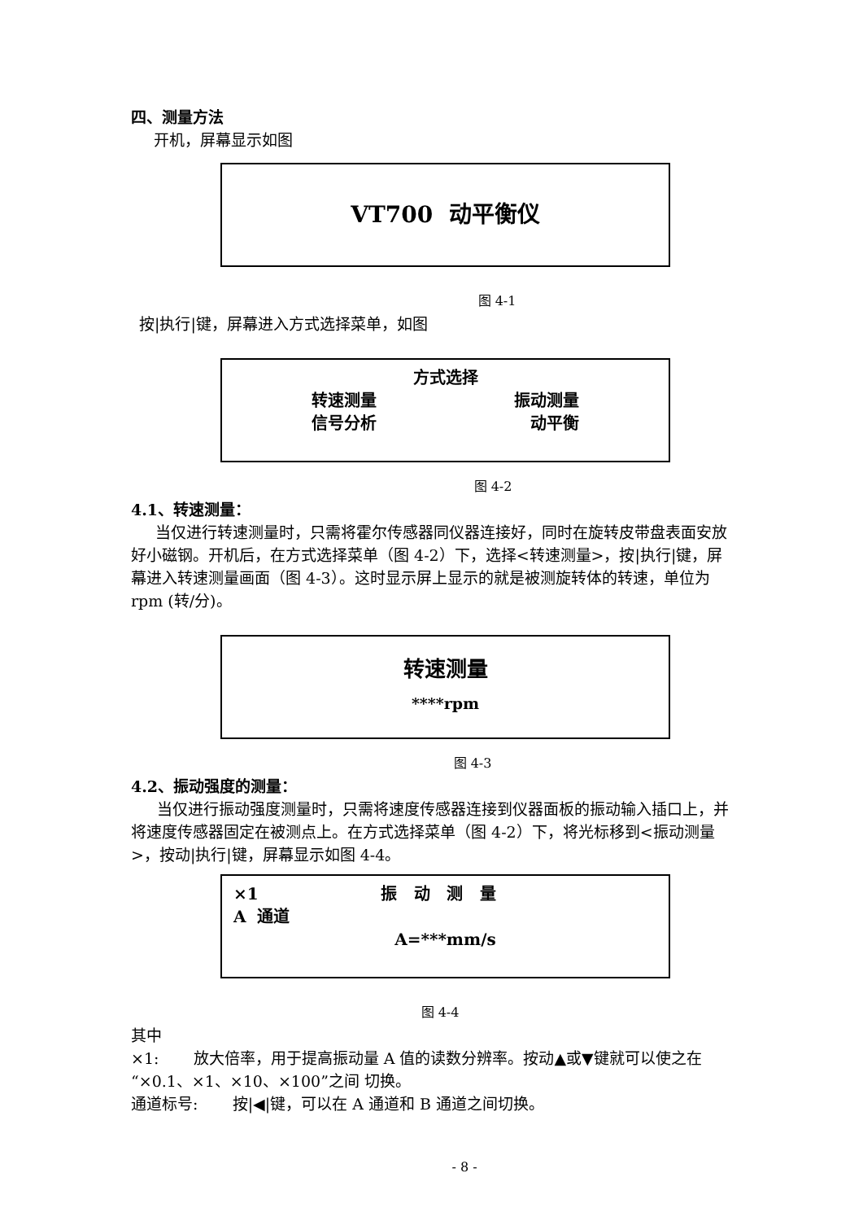四、测量方法
开机，屏幕显示如图
VT700 动平衡仪
图 4-1
按|执行|键，屏幕进入方式选择菜单，如图
方式选择
转速测量 振动测量
信号分析 动平衡
图 4-2
4.1、转速测量：
当仅进行转速测量时，只需将霍尔传感器同仪器连接好，同时在旋转皮带盘表面安放好小磁钢。开机后，在方式选择菜单（图 4-2）下，选择<转速测量>，按|执行|键，屏幕进入转速测量画面（图 4-3）。这时显示屏上显示的就是被测旋转体的转速，单位为 rpm (转/分)。
转速测量
****rpm
图 4-3
4.2、振动强度的测量：
当仅进行振动强度测量时，只需将速度传感器连接到仪器面板的振动输入插口上，并将速度传感器固定在被测点上。在方式选择菜单（图 4-2）下，将光标移到<振动测量>，按动|执行|键，屏幕显示如图 4-4。
×1 振 动 测 量
A 通道
A=***mm/s
图 4-4
其中
×1: 放大倍率，用于提高振动量 A 值的读数分辨率。按动▲或▼键就可以使之在“×0.1、×1、×10、×100”之间 切换。
通道标号: 按|◀|键，可以在 A 通道和 B 通道之间切换。
- 8 -